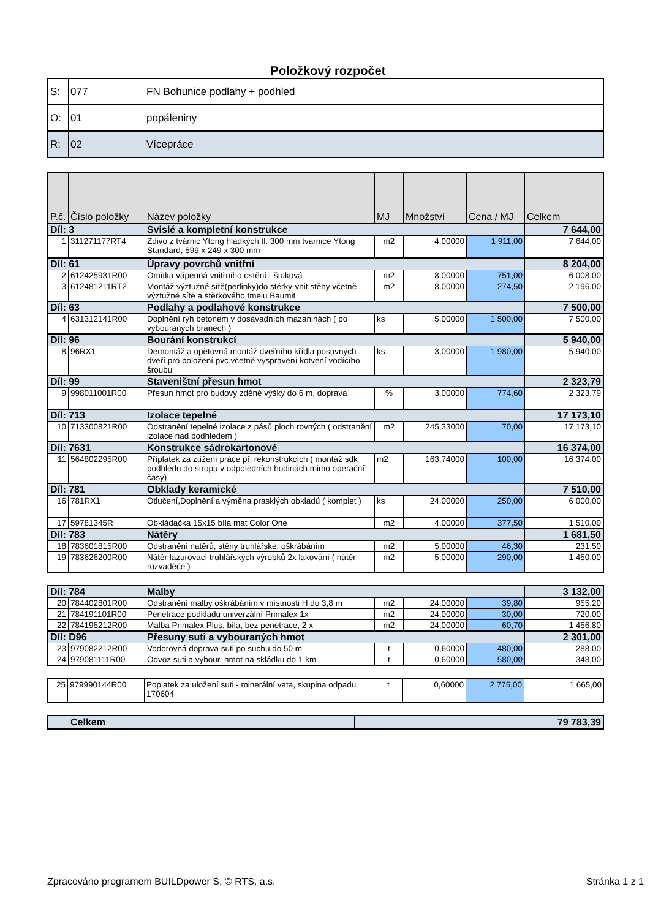Položkový rozpočet
| S: | 077 | FN Bohunice podlahy + podhled |
| O: | 01 | popáleniny |
| R: | 02 | Vícepráce |
| P.č. | Číslo položky | Název položky | MJ | Množství | Cena / MJ | Celkem |
| --- | --- | --- | --- | --- | --- | --- |
| Díl: 3 | | Svislé a kompletní konstrukce | | | | 7 644,00 |
| 1 | 311271177RT4 | Zdivo z tvárnic Ytong hladkých tl. 300 mm tvárnice Ytong Standard, 599 x 249 x 300 mm | m2 | 4,00000 | 1 911,00 | 7 644,00 |
| Díl: 61 | | Úpravy povrchů vnitřní | | | | 8 204,00 |
| 2 | 612425931R00 | Omítka vápenná vnitřního ostění - štuková | m2 | 8,00000 | 751,00 | 6 008,00 |
| 3 | 612481211RT2 | Montáž výztužné sítě(perlinky)do stěrky-vnit.stěny včetně výztužné sítě a stěrkového tmelu Baumit | m2 | 8,00000 | 274,50 | 2 196,00 |
| Díl: 63 | | Podlahy a podlahové konstrukce | | | | 7 500,00 |
| 4 | 631312141R00 | Doplnění rýh betonem v dosavadních mazaninách ( po vybouraných branech ) | ks | 5,00000 | 1 500,00 | 7 500,00 |
| Díl: 96 | | Bourání konstrukcí | | | | 5 940,00 |
| 8 | 96RX1 | Demontáž a opětovná montáž dveřního křídla posuvných dveří pro položení pvc včetně vyspravení kotvení vodícího šroubu | ks | 3,00000 | 1 980,00 | 5 940,00 |
| Díl: 99 | | Staveništní přesun hmot | | | | 2 323,79 |
| 9 | 998011001R00 | Přesun hmot pro budovy zděné výšky do 6 m, doprava | % | 3,00000 | 774,60 | 2 323,79 |
| Díl: 713 | | Izolace tepelné | | | | 17 173,10 |
| 10 | 713300821R00 | Odstranění tepelné izolace z pásů ploch rovných ( odstranění izolace nad podhledem ) | m2 | 245,33000 | 70,00 | 17 173,10 |
| Díl: 7631 | | Konstrukce sádrokartonové | | | | 16 374,00 |
| 11 | 564802295R00 | Příplatek za ztížení práce při rekonstrukcích ( montáž sdk podhledu do stropu v odpoledních hodinách mimo operační časy) | m2 | 163,74000 | 100,00 | 16 374,00 |
| Díl: 781 | | Obklady keramické | | | | 7 510,00 |
| 16 | 781RX1 | Otlučení,Doplnění a výměna prasklých obkladů ( komplet ) | ks | 24,00000 | 250,00 | 6 000,00 |
| 17 | 59781345R | Obkládačka 15x15 bílá mat Color One | m2 | 4,00000 | 377,50 | 1 510,00 |
| Díl: 783 | | Nátěry | | | | 1 681,50 |
| 18 | 783601815R00 | Odstranění nátěrů, stěny truhlářské, oškrábáním | m2 | 5,00000 | 46,30 | 231,50 |
| 19 | 783626200R00 | Nátěr lazurovací truhlářských výrobků 2x lakování ( nátěr rozvaděče ) | m2 | 5,00000 | 290,00 | 1 450,00 |
| Díl: 784 | | Malby | | | | 3 132,00 |
| 20 | 784402801R00 | Odstranění malby oškrábáním v místnosti H do 3,8 m | m2 | 24,00000 | 39,80 | 955,20 |
| 21 | 784191101R00 | Penetrace podkladu univerzální Primalex 1x | m2 | 24,00000 | 30,00 | 720,00 |
| 22 | 784195212R00 | Malba Primalex Plus, bílá, bez penetrace, 2 x | m2 | 24,00000 | 60,70 | 1 456,80 |
| Díl: D96 | | Přesuny suti a vybouraných hmot | | | | 2 301,00 |
| 23 | 979082212R00 | Vodorovná doprava suti po suchu do 50 m | t | 0,60000 | 480,00 | 288,00 |
| 24 | 979081111R00 | Odvoz suti a vybour. hmot na skládku do 1 km | t | 0,60000 | 580,00 | 348,00 |
| 25 | 979990144R00 | Poplatek za uložení suti - minerální vata, skupina odpadu 170604 | t | 0,60000 | 2 775,00 | 1 665,00 |
| Celkem | 79 783,39 |
Zpracováno programem BUILDpower S, © RTS, a.s. Stránka 1 z 1